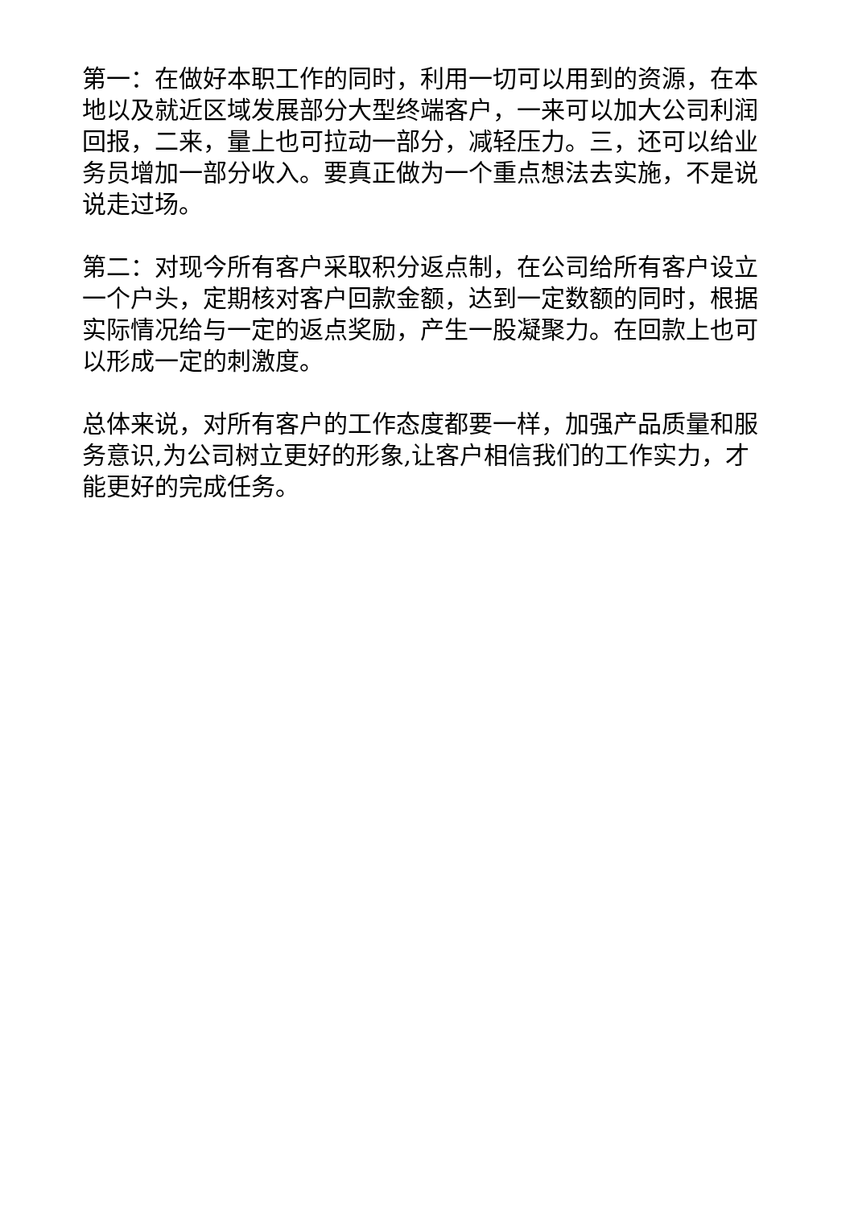第一：在做好本职工作的同时，利用一切可以用到的资源，在本地以及就近区域发展部分大型终端客户，一来可以加大公司利润回报，二来，量上也可拉动一部分，减轻压力。三，还可以给业务员增加一部分收入。要真正做为一个重点想法去实施，不是说说走过场。
第二：对现今所有客户采取积分返点制，在公司给所有客户设立一个户头，定期核对客户回款金额，达到一定数额的同时，根据实际情况给与一定的返点奖励，产生一股凝聚力。在回款上也可以形成一定的刺激度。
总体来说，对所有客户的工作态度都要一样，加强产品质量和服务意识,为公司树立更好的形象,让客户相信我们的工作实力，才能更好的完成任务。